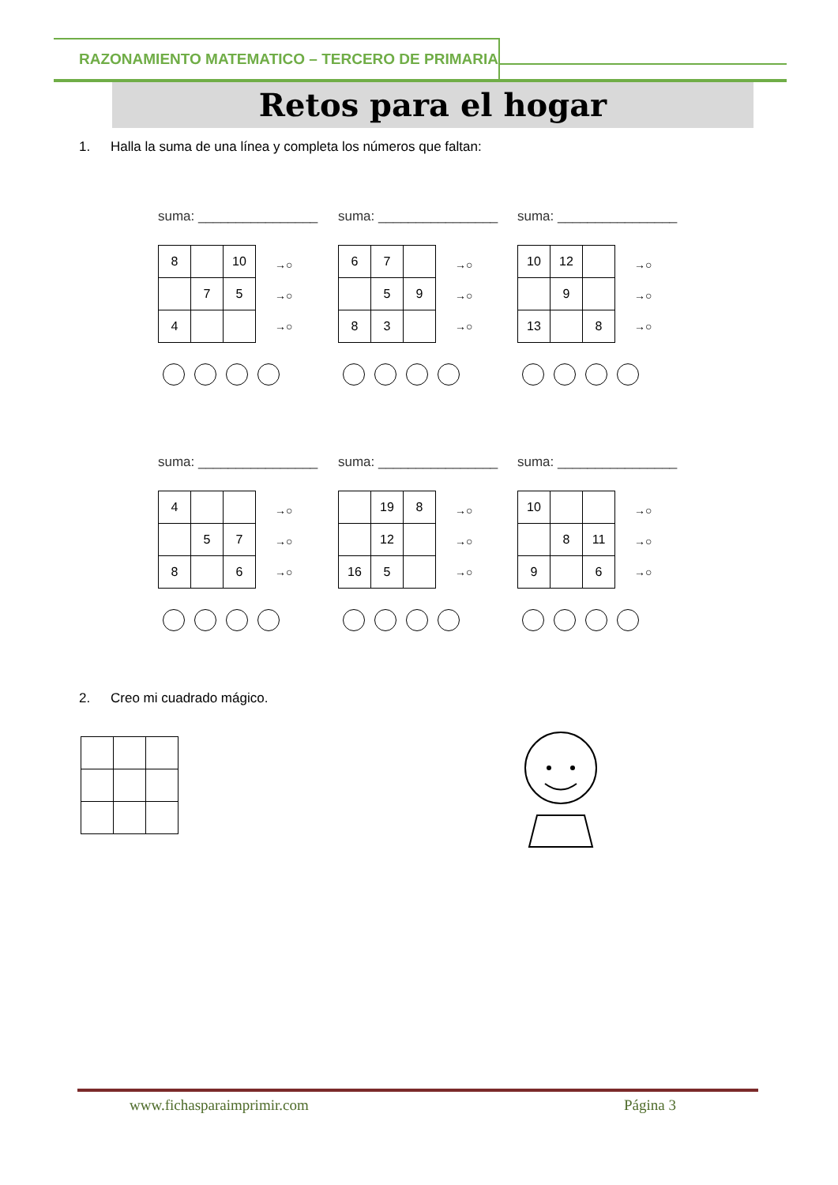RAZONAMIENTO MATEMATICO – TERCERO DE PRIMARIA
Retos para el hogar
1. Halla la suma de una línea y completa los números que faltan:
suma: ________________
| 8 | | 10 |
| | 7 | 5 |
| 4 | | |
→○
→○
→○
suma: ________________
| 6 | 7 | |
| | 5 | 9 |
| 8 | 3 | |
→○
→○
→○
suma: ________________
| 10 | 12 | |
| | 9 | |
| 13 | | 8 |
→○
→○
→○
suma: ________________
| 4 | | |
| | 5 | 7 |
| 8 | | 6 |
→○
→○
→○
suma: ________________
| | 19 | 8 |
| | 12 | |
| 16 | 5 | |
→○
→○
→○
suma: ________________
| 10 | | |
| | 8 | 11 |
| 9 | | 6 |
→○
→○
→○
2. Creo mi cuadrado mágico.
www.fichasparaimprimir.com Página 3